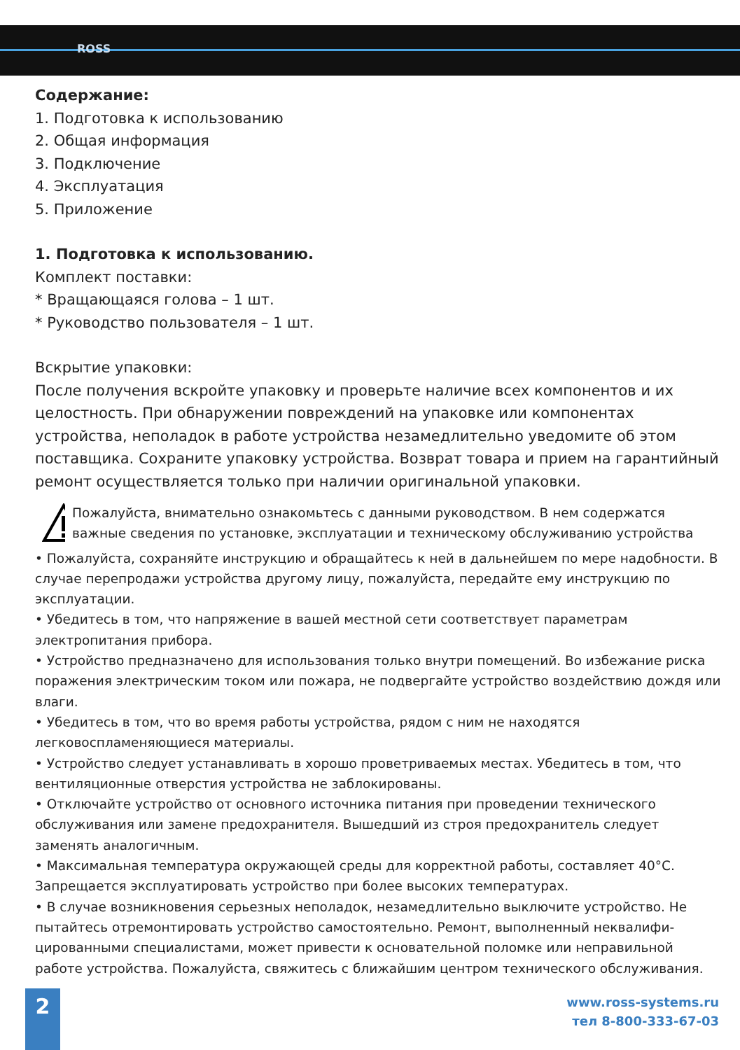ROSS
Содержание:
1. Подготовка к использованию
2. Общая информация
3. Подключение
4. Эксплуатация
5. Приложение
1. Подготовка к использованию.
Комплект поставки:
* Вращающаяся голова – 1 шт.
* Руководство пользователя – 1 шт.
Вскрытие упаковки:
После получения вскройте упаковку и проверьте наличие всех компонентов и их целостность. При обнаружении повреждений на упаковке или компонентах устройства, неполадок в работе устройства незамедлительно уведомите об этом поставщика. Сохраните упаковку устройства. Возврат товара и прием на гарантийный ремонт осуществляется только при наличии оригинальной упаковки.
Пожалуйста, внимательно ознакомьтесь с данными руководством. В нем содержатся важные сведения по установке, эксплуатации и техническому обслуживанию устройства
• Пожалуйста, сохраняйте инструкцию и обращайтесь к ней в дальнейшем по мере надобности. В случае перепродажи устройства другому лицу, пожалуйста, передайте ему инструкцию по эксплуатации.
• Убедитесь в том, что напряжение в вашей местной сети соответствует параметрам электропитания прибора.
• Устройство предназначено для использования только внутри помещений. Во избежание риска поражения электрическим током или пожара, не подвергайте устройство воздействию дождя или влаги.
• Убедитесь в том, что во время работы устройства, рядом с ним не находятся легковоспламеняющиеся материалы.
• Устройство следует устанавливать в хорошо проветриваемых местах. Убедитесь в том, что вентиляционные отверстия устройства не заблокированы.
• Отключайте устройство от основного источника питания при проведении технического обслуживания или замене предохранителя. Вышедший из строя предохранитель следует заменять аналогичным.
• Максимальная температура окружающей среды для корректной работы, составляет 40°С. Запрещается эксплуатировать устройство при более высоких температурах.
• В случае возникновения серьезных неполадок, незамедлительно выключите устройство. Не пытайтесь отремонтировать устройство самостоятельно. Ремонт, выполненный неквалифи-цированными специалистами, может привести к основательной поломке или неправильной работе устройства. Пожалуйста, свяжитесь с ближайшим центром технического обслуживания.
2
www.ross-systems.ru
тел 8-800-333-67-03